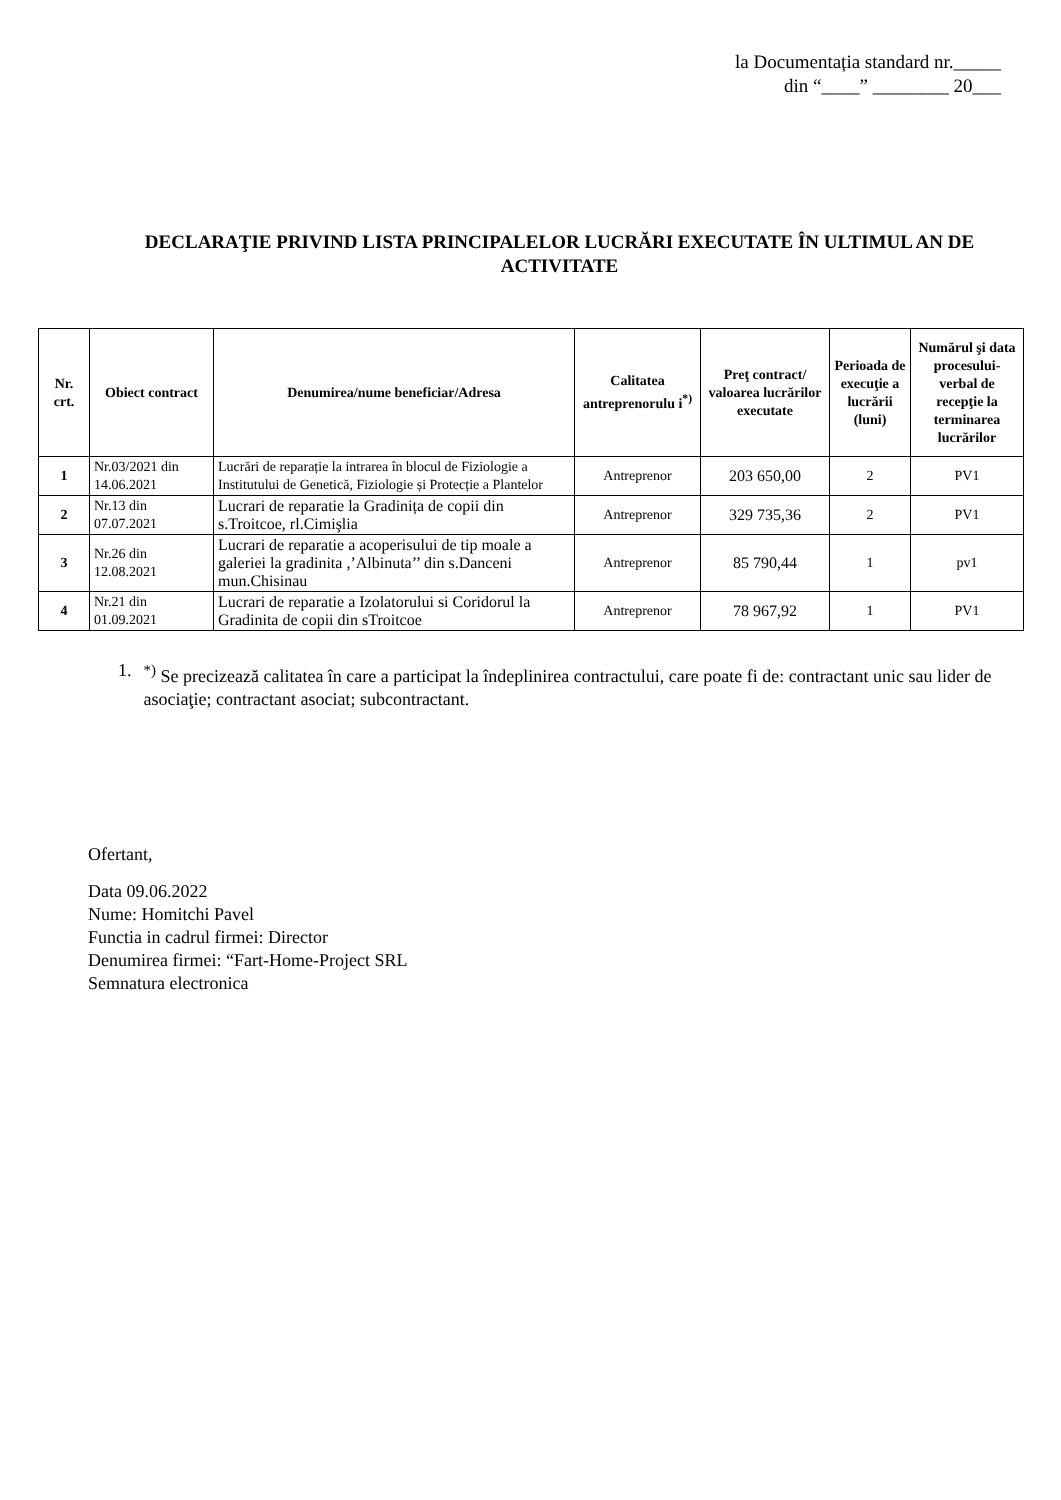la Documentația standard nr._____
din “____” ________ 20___
DECLARAŢIE PRIVIND LISTA PRINCIPALELOR LUCRĂRI EXECUTATE ÎN ULTIMUL AN DE ACTIVITATE
| Nr. crt. | Obiect contract | Denumirea/nume beneficiar/Adresa | Calitatea antreprenorulu i<sup>*)</sup> | Preţ contract/ valoarea lucrărilor executate | Perioada de execuţie a lucrării (luni) | Numărul şi data procesului-verbal de recepţie la terminarea lucrărilor |
| --- | --- | --- | --- | --- | --- | --- |
| 1 | Nr.03/2021 din 14.06.2021 | Lucrări de reparație la intrarea în blocul de Fiziologie a Institutului de Genetică, Fiziologie și Protecție a Plantelor | Antreprenor | 203 650,00 | 2 | PV1 |
| 2 | Nr.13 din 07.07.2021 | Lucrari de reparatie la Gradinița de copii din s.Troitcoe, rl.Cimişlia | Antreprenor | 329 735,36 | 2 | PV1 |
| 3 | Nr.26 din 12.08.2021 | Lucrari de reparatie a acoperisului de tip moale a galeriei la gradinita ,’Albinuta’’ din s.Danceni mun.Chisinau | Antreprenor | 85 790,44 | 1 | pv1 |
| 4 | Nr.21 din 01.09.2021 | Lucrari de reparatie a Izolatorului si Coridorul la Gradinita de copii din sTroitcoe | Antreprenor | 78 967,92 | 1 | PV1 |
1. <sup>*)</sup> Se precizează calitatea în care a participat la îndeplinirea contractului, care poate fi de: contractant unic sau lider de asociaţie; contractant asociat; subcontractant.
Ofertant,
Data 09.06.2022
Nume: Homitchi Pavel
Functia in cadrul firmei: Director
Denumirea firmei: “Fart-Home-Project SRL
Semnatura electronica